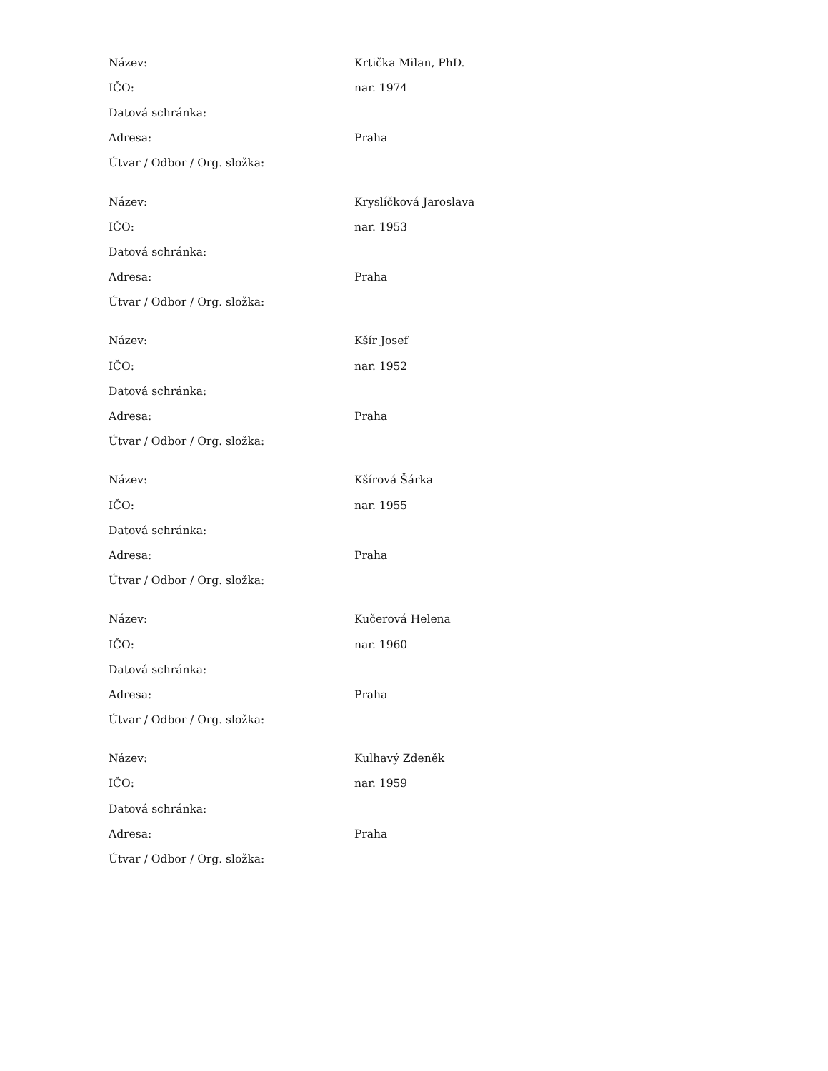| Název: | Krtička Milan, PhD. |
| IČO: | nar. 1974 |
| Datová schránka: | |
| Adresa: | Praha |
| Útvar / Odbor / Org. složka: | |
| Název: | Kryslíčková Jaroslava |
| IČO: | nar. 1953 |
| Datová schránka: | |
| Adresa: | Praha |
| Útvar / Odbor / Org. složka: | |
| Název: | Kšír Josef |
| IČO: | nar. 1952 |
| Datová schránka: | |
| Adresa: | Praha |
| Útvar / Odbor / Org. složka: | |
| Název: | Kšírová Šárka |
| IČO: | nar. 1955 |
| Datová schránka: | |
| Adresa: | Praha |
| Útvar / Odbor / Org. složka: | |
| Název: | Kučerová Helena |
| IČO: | nar. 1960 |
| Datová schránka: | |
| Adresa: | Praha |
| Útvar / Odbor / Org. složka: | |
| Název: | Kulhavý Zdeněk |
| IČO: | nar. 1959 |
| Datová schránka: | |
| Adresa: | Praha |
| Útvar / Odbor / Org. složka: | |